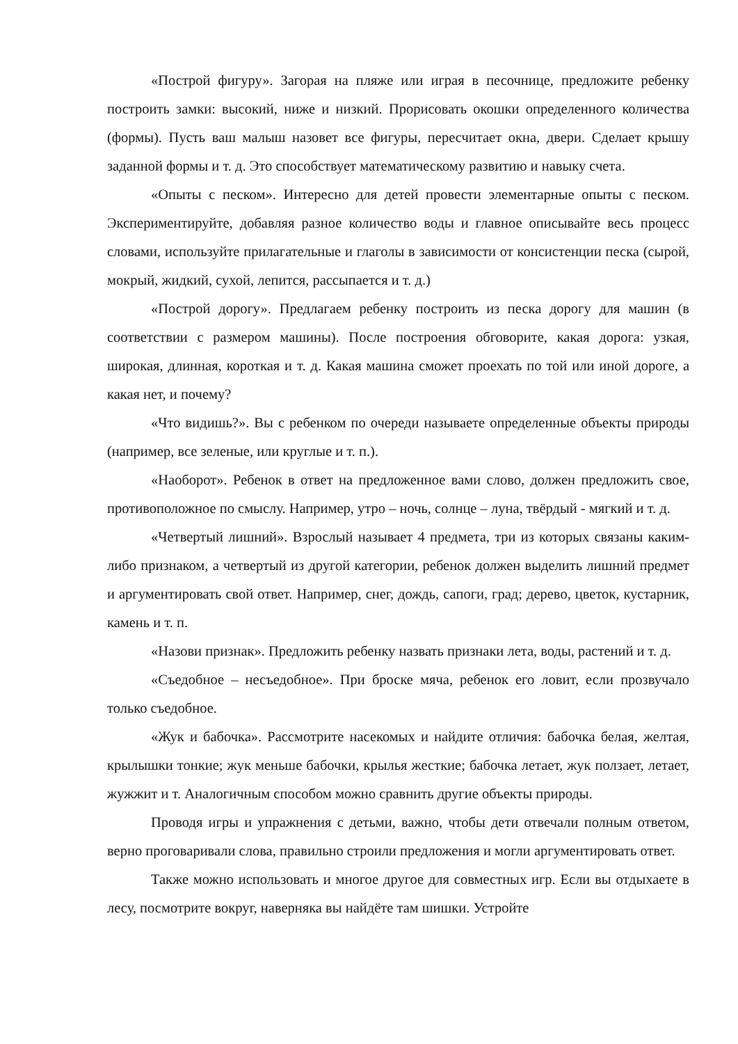«Построй фигуру». Загорая на пляже или играя в песочнице, предложите ребенку построить замки: высокий, ниже и низкий. Прорисовать окошки определенного количества (формы). Пусть ваш малыш назовет все фигуры, пересчитает окна, двери. Сделает крышу заданной формы и т. д. Это способствует математическому развитию и навыку счета.
«Опыты с песком». Интересно для детей провести элементарные опыты с песком. Экспериментируйте, добавляя разное количество воды и главное описывайте весь процесс словами, используйте прилагательные и глаголы в зависимости от консистенции песка (сырой, мокрый, жидкий, сухой, лепится, рассыпается и т. д.)
«Построй дорогу». Предлагаем ребенку построить из песка дорогу для машин (в соответствии с размером машины). После построения обговорите, какая дорога: узкая, широкая, длинная, короткая и т. д. Какая машина сможет проехать по той или иной дороге, а какая нет, и почему?
«Что видишь?». Вы с ребенком по очереди называете определенные объекты природы (например, все зеленые, или круглые и т. п.).
«Наоборот». Ребенок в ответ на предложенное вами слово, должен предложить свое, противоположное по смыслу. Например, утро – ночь, солнце – луна, твёрдый - мягкий и т. д.
«Четвертый лишний». Взрослый называет 4 предмета, три из которых связаны каким-либо признаком, а четвертый из другой категории, ребенок должен выделить лишний предмет и аргументировать свой ответ. Например, снег, дождь, сапоги, град; дерево, цветок, кустарник, камень и т. п.
«Назови признак». Предложить ребенку назвать признаки лета, воды, растений и т. д.
«Съедобное – несъедобное». При броске мяча, ребенок его ловит, если прозвучало только съедобное.
«Жук и бабочка». Рассмотрите насекомых и найдите отличия: бабочка белая, желтая, крылышки тонкие; жук меньше бабочки, крылья жесткие; бабочка летает, жук ползает, летает, жужжит и т. Аналогичным способом можно сравнить другие объекты природы.
Проводя игры и упражнения с детьми, важно, чтобы дети отвечали полным ответом, верно проговаривали слова, правильно строили предложения и могли аргументировать ответ.
Также можно использовать и многое другое для совместных игр. Если вы отдыхаете в лесу, посмотрите вокруг, наверняка вы найдёте там шишки. Устройте